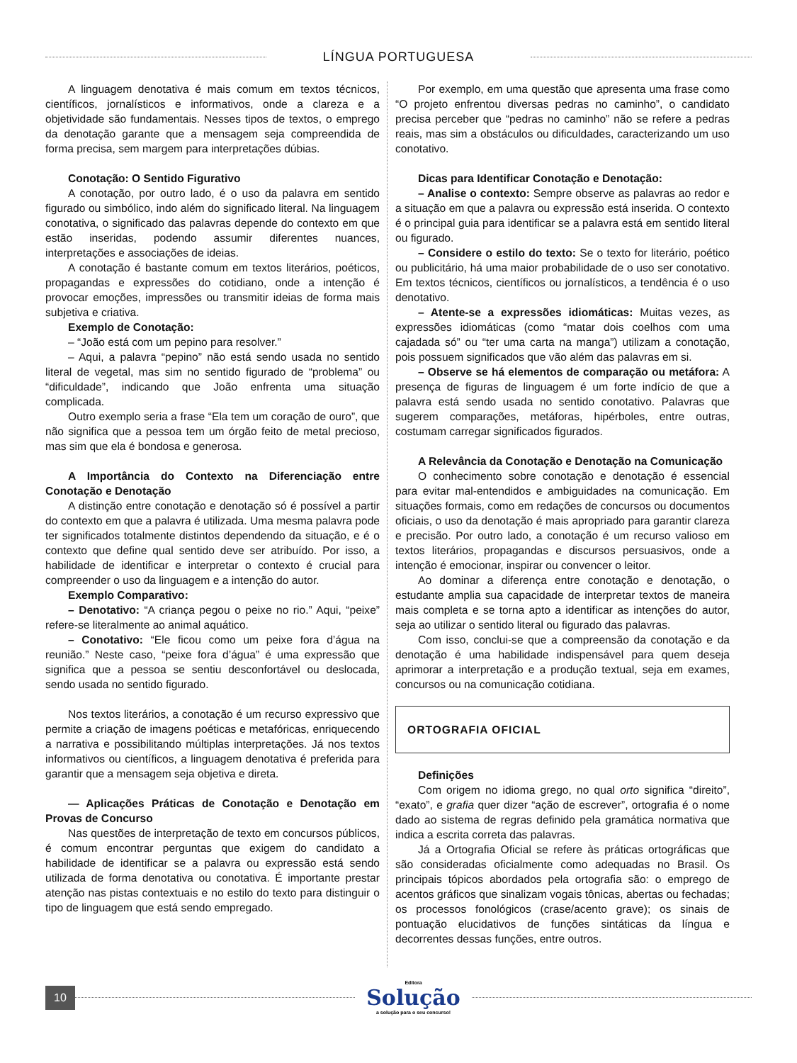LÍNGUA PORTUGUESA
A linguagem denotativa é mais comum em textos técnicos, científicos, jornalísticos e informativos, onde a clareza e a objetividade são fundamentais. Nesses tipos de textos, o emprego da denotação garante que a mensagem seja compreendida de forma precisa, sem margem para interpretações dúbias.
Conotação: O Sentido Figurativo
A conotação, por outro lado, é o uso da palavra em sentido figurado ou simbólico, indo além do significado literal. Na linguagem conotativa, o significado das palavras depende do contexto em que estão inseridas, podendo assumir diferentes nuances, interpretações e associações de ideias.
A conotação é bastante comum em textos literários, poéticos, propagandas e expressões do cotidiano, onde a intenção é provocar emoções, impressões ou transmitir ideias de forma mais subjetiva e criativa.
Exemplo de Conotação:
– “João está com um pepino para resolver.”
– Aqui, a palavra “pepino” não está sendo usada no sentido literal de vegetal, mas sim no sentido figurado de “problema” ou “dificuldade”, indicando que João enfrenta uma situação complicada.
Outro exemplo seria a frase “Ela tem um coração de ouro”, que não significa que a pessoa tem um órgão feito de metal precioso, mas sim que ela é bondosa e generosa.
A Importância do Contexto na Diferenciação entre Conotação e Denotação
A distinção entre conotação e denotação só é possível a partir do contexto em que a palavra é utilizada. Uma mesma palavra pode ter significados totalmente distintos dependendo da situação, e é o contexto que define qual sentido deve ser atribuído. Por isso, a habilidade de identificar e interpretar o contexto é crucial para compreender o uso da linguagem e a intenção do autor.
Exemplo Comparativo:
– Denotativo: “A criança pegou o peixe no rio.” Aqui, “peixe” refere-se literalmente ao animal aquático.
– Conotativo: “Ele ficou como um peixe fora d’água na reunião.” Neste caso, “peixe fora d’água” é uma expressão que significa que a pessoa se sentiu desconfortável ou deslocada, sendo usada no sentido figurado.
Nos textos literários, a conotação é um recurso expressivo que permite a criação de imagens poéticas e metafóricas, enriquecendo a narrativa e possibilitando múltiplas interpretações. Já nos textos informativos ou científicos, a linguagem denotativa é preferida para garantir que a mensagem seja objetiva e direta.
— Aplicações Práticas de Conotação e Denotação em Provas de Concurso
Nas questões de interpretação de texto em concursos públicos, é comum encontrar perguntas que exigem do candidato a habilidade de identificar se a palavra ou expressão está sendo utilizada de forma denotativa ou conotativa. É importante prestar atenção nas pistas contextuais e no estilo do texto para distinguir o tipo de linguagem que está sendo empregado.
Por exemplo, em uma questão que apresenta uma frase como “O projeto enfrentou diversas pedras no caminho”, o candidato precisa perceber que “pedras no caminho” não se refere a pedras reais, mas sim a obstáculos ou dificuldades, caracterizando um uso conotativo.
Dicas para Identificar Conotação e Denotação:
– Analise o contexto: Sempre observe as palavras ao redor e a situação em que a palavra ou expressão está inserida. O contexto é o principal guia para identificar se a palavra está em sentido literal ou figurado.
– Considere o estilo do texto: Se o texto for literário, poético ou publicitário, há uma maior probabilidade de o uso ser conotativo. Em textos técnicos, científicos ou jornalísticos, a tendência é o uso denotativo.
– Atente-se a expressões idiomáticas: Muitas vezes, as expressões idiomáticas (como “matar dois coelhos com uma cajadada só” ou “ter uma carta na manga”) utilizam a conotação, pois possuem significados que vão além das palavras em si.
– Observe se há elementos de comparação ou metáfora: A presença de figuras de linguagem é um forte indício de que a palavra está sendo usada no sentido conotativo. Palavras que sugerem comparações, metáforas, hipérboles, entre outras, costumam carregar significados figurados.
A Relevância da Conotação e Denotação na Comunicação
O conhecimento sobre conotação e denotação é essencial para evitar mal-entendidos e ambiguidades na comunicação. Em situações formais, como em redações de concursos ou documentos oficiais, o uso da denotação é mais apropriado para garantir clareza e precisão. Por outro lado, a conotação é um recurso valioso em textos literários, propagandas e discursos persuasivos, onde a intenção é emocionar, inspirar ou convencer o leitor.
Ao dominar a diferença entre conotação e denotação, o estudante amplia sua capacidade de interpretar textos de maneira mais completa e se torna apto a identificar as intenções do autor, seja ao utilizar o sentido literal ou figurado das palavras.
Com isso, conclui-se que a compreensão da conotação e da denotação é uma habilidade indispensável para quem deseja aprimorar a interpretação e a produção textual, seja em exames, concursos ou na comunicação cotidiana.
ORTOGRAFIA OFICIAL
Definições
Com origem no idioma grego, no qual orto significa “direito”, “exato”, e grafia quer dizer “ação de escrever”, ortografia é o nome dado ao sistema de regras definido pela gramática normativa que indica a escrita correta das palavras.
Já a Ortografia Oficial se refere às práticas ortográficas que são consideradas oficialmente como adequadas no Brasil. Os principais tópicos abordados pela ortografia são: o emprego de acentos gráficos que sinalizam vogais tônicas, abertas ou fechadas; os processos fonológicos (crase/acento grave); os sinais de pontuação elucidativos de funções sintáticas da língua e decorrentes dessas funções, entre outros.
10
Editora
Solução
a solução para o seu concurso!